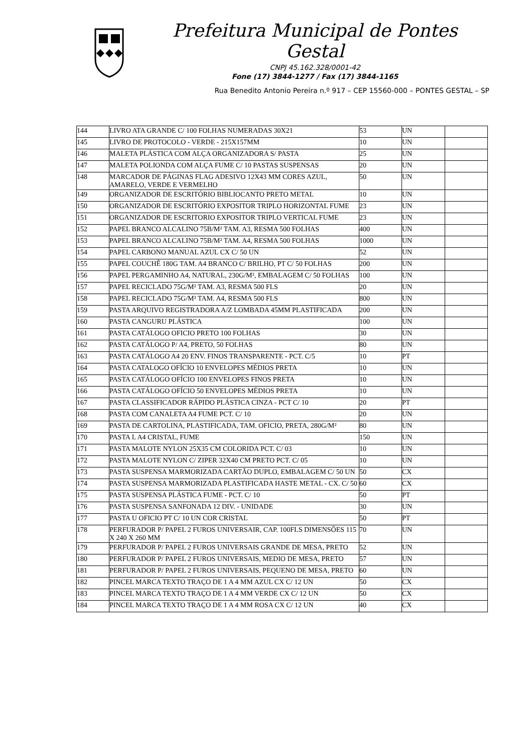Prefeitura Municipal de Pontes Gestal
CNPJ 45.162.328/0001-42
Fone (17) 3844-1277 / Fax (17) 3844-1165
Rua Benedito Antonio Pereira n.º 917 – CEP 15560-000 – PONTES GESTAL – SP
| 144 | LIVRO ATA GRANDE C/ 100 FOLHAS NUMERADAS 30X21 | 53 | UN | |
| 145 | LIVRO DE PROTOCOLO - VERDE - 215X157MM | 10 | UN | |
| 146 | MALETA PLÁSTICA COM ALÇA ORGANIZADORA S/ PASTA | 25 | UN | |
| 147 | MALETA POLIONDA COM ALÇA FUME C/ 10 PASTAS SUSPENSAS | 20 | UN | |
| 148 | MARCADOR DE PÁGINAS FLAG ADESIVO 12X43 MM CORES AZUL, AMARELO, VERDE E VERMELHO | 50 | UN | |
| 149 | ORGANIZADOR DE ESCRITÓRIO BIBLIOCANTO PRETO METAL | 10 | UN | |
| 150 | ORGANIZADOR DE ESCRITÓRIO EXPOSITOR TRIPLO HORIZONTAL FUME | 23 | UN | |
| 151 | ORGANIZADOR DE ESCRITORIO EXPOSITOR TRIPLO VERTICAL FUME | 23 | UN | |
| 152 | PAPEL BRANCO ALCALINO 75B/M² TAM. A3, RESMA 500 FOLHAS | 400 | UN | |
| 153 | PAPEL BRANCO ALCALINO 75B/M² TAM. A4, RESMA 500 FOLHAS | 1000 | UN | |
| 154 | PAPEL CARBONO MANUAL AZUL CX C/ 50 UN | 52 | UN | |
| 155 | PAPEL COUCHÊ 180G TAM. A4 BRANCO C/ BRILHO, PT C/ 50 FOLHAS | 200 | UN | |
| 156 | PAPEL PERGAMINHO A4, NATURAL, 230G/M², EMBALAGEM C/ 50 FOLHAS | 100 | UN | |
| 157 | PAPEL RECICLADO 75G/M² TAM. A3, RESMA 500 FLS | 20 | UN | |
| 158 | PAPEL RECICLADO 75G/M² TAM. A4, RESMA 500 FLS | 800 | UN | |
| 159 | PASTA ARQUIVO REGISTRADORA A/Z LOMBADA 45MM PLASTIFICADA | 200 | UN | |
| 160 | PASTA CANGURU PLÁSTICA | 100 | UN | |
| 161 | PASTA CATÁLOGO OFICIO PRETO 100 FOLHAS | 30 | UN | |
| 162 | PASTA CATÁLOGO P/ A4, PRETO, 50 FOLHAS | 80 | UN | |
| 163 | PASTA CATÁLOGO A4 20 ENV. FINOS TRANSPARENTE - PCT. C/5 | 10 | PT | |
| 164 | PASTA CATALOGO OFÍCIO 10 ENVELOPES MÉDIOS PRETA | 10 | UN | |
| 165 | PASTA CATÁLOGO OFÍCIO 100 ENVELOPES FINOS PRETA | 10 | UN | |
| 166 | PASTA CATÁLOGO OFÍCIO 50 ENVELOPES MÉDIOS PRETA | 10 | UN | |
| 167 | PASTA CLASSIFICADOR RÁPIDO PLÁSTICA CINZA - PCT C/ 10 | 20 | PT | |
| 168 | PASTA COM CANALETA A4 FUME PCT. C/ 10 | 20 | UN | |
| 169 | PASTA DE CARTOLINA, PLASTIFICADA, TAM. OFICIO, PRETA, 280G/M² | 80 | UN | |
| 170 | PASTA L A4 CRISTAL, FUME | 150 | UN | |
| 171 | PASTA MALOTE NYLON 25X35 CM COLORIDA PCT. C/ 03 | 10 | UN | |
| 172 | PASTA MALOTE NYLON C/ ZIPER 32X40 CM PRETO PCT. C/ 05 | 10 | UN | |
| 173 | PASTA SUSPENSA MARMORIZADA CARTÃO DUPLO, EMBALAGEM C/ 50 UN | 50 | CX | |
| 174 | PASTA SUSPENSA MARMORIZADA PLASTIFICADA HASTE METAL - CX. C/ 50 | 60 | CX | |
| 175 | PASTA SUSPENSA PLÁSTICA FUME - PCT. C/ 10 | 50 | PT | |
| 176 | PASTA SUSPENSA SANFONADA 12 DIV. - UNIDADE | 30 | UN | |
| 177 | PASTA U OFICIO PT C/ 10 UN COR CRISTAL | 50 | PT | |
| 178 | PERFURADOR P/ PAPEL 2 FUROS UNIVERSAIR, CAP. 100FLS DIMENSÕES 115 X 240 X 260 MM | 70 | UN | |
| 179 | PERFURADOR P/ PAPEL 2 FUROS UNIVERSAIS GRANDE DE MESA, PRETO | 52 | UN | |
| 180 | PERFURADOR P/ PAPEL 2 FUROS UNIVERSAIS, MEDIO DE MESA, PRETO | 57 | UN | |
| 181 | PERFURADOR P/ PAPEL 2 FUROS UNIVERSAIS, PEQUENO DE MESA, PRETO | 60 | UN | |
| 182 | PINCEL MARCA TEXTO TRAÇO DE 1 A 4 MM AZUL CX C/ 12 UN | 50 | CX | |
| 183 | PINCEL MARCA TEXTO TRAÇO DE 1 A 4 MM VERDE CX C/ 12 UN | 50 | CX | |
| 184 | PINCEL MARCA TEXTO TRAÇO DE 1 A 4 MM ROSA CX C/ 12 UN | 40 | CX | |